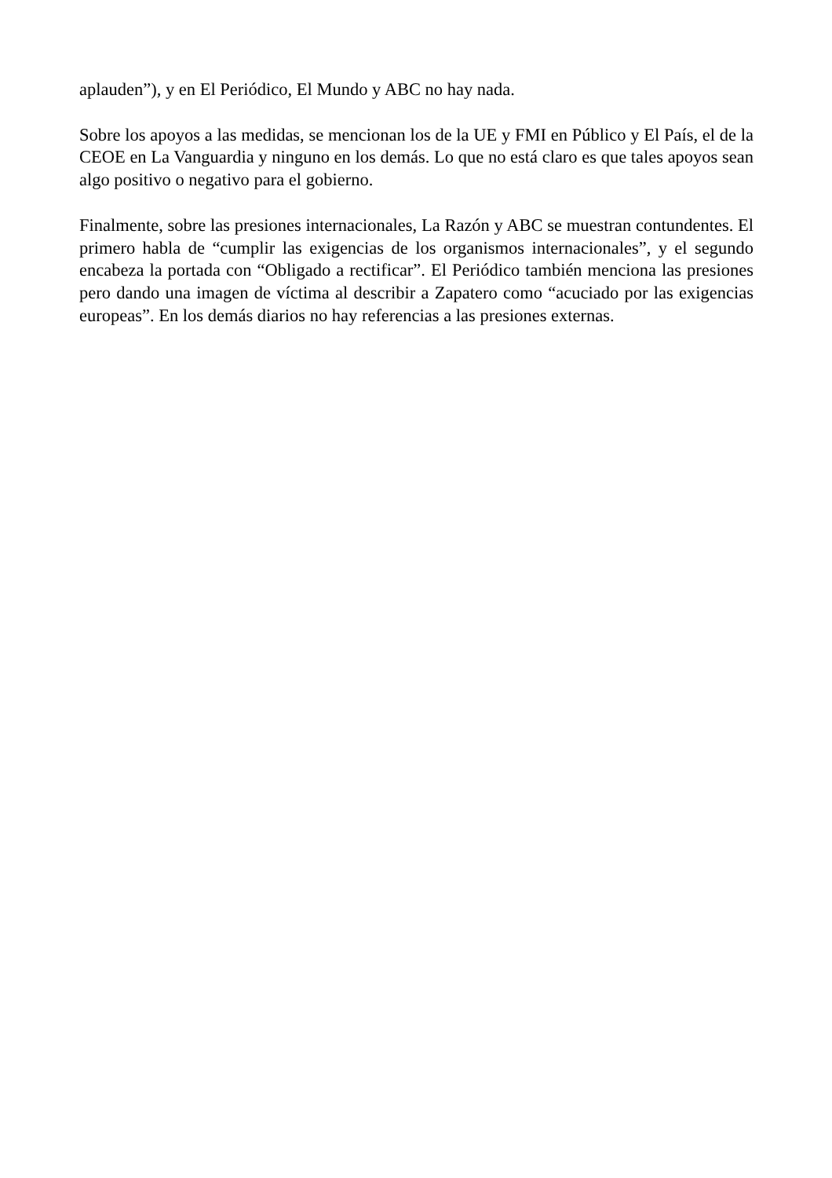aplauden”), y en El Periódico, El Mundo y ABC no hay nada.
Sobre los apoyos a las medidas, se mencionan los de la UE y FMI en Público y El País, el de la CEOE en La Vanguardia y ninguno en los demás. Lo que no está claro es que tales apoyos sean algo positivo o negativo para el gobierno.
Finalmente, sobre las presiones internacionales, La Razón y ABC se muestran contundentes. El primero habla de “cumplir las exigencias de los organismos internacionales”, y el segundo encabeza la portada con “Obligado a rectificar”. El Periódico también menciona las presiones pero dando una imagen de víctima al describir a Zapatero como “acuciado por las exigencias europeas”. En los demás diarios no hay referencias a las presiones externas.